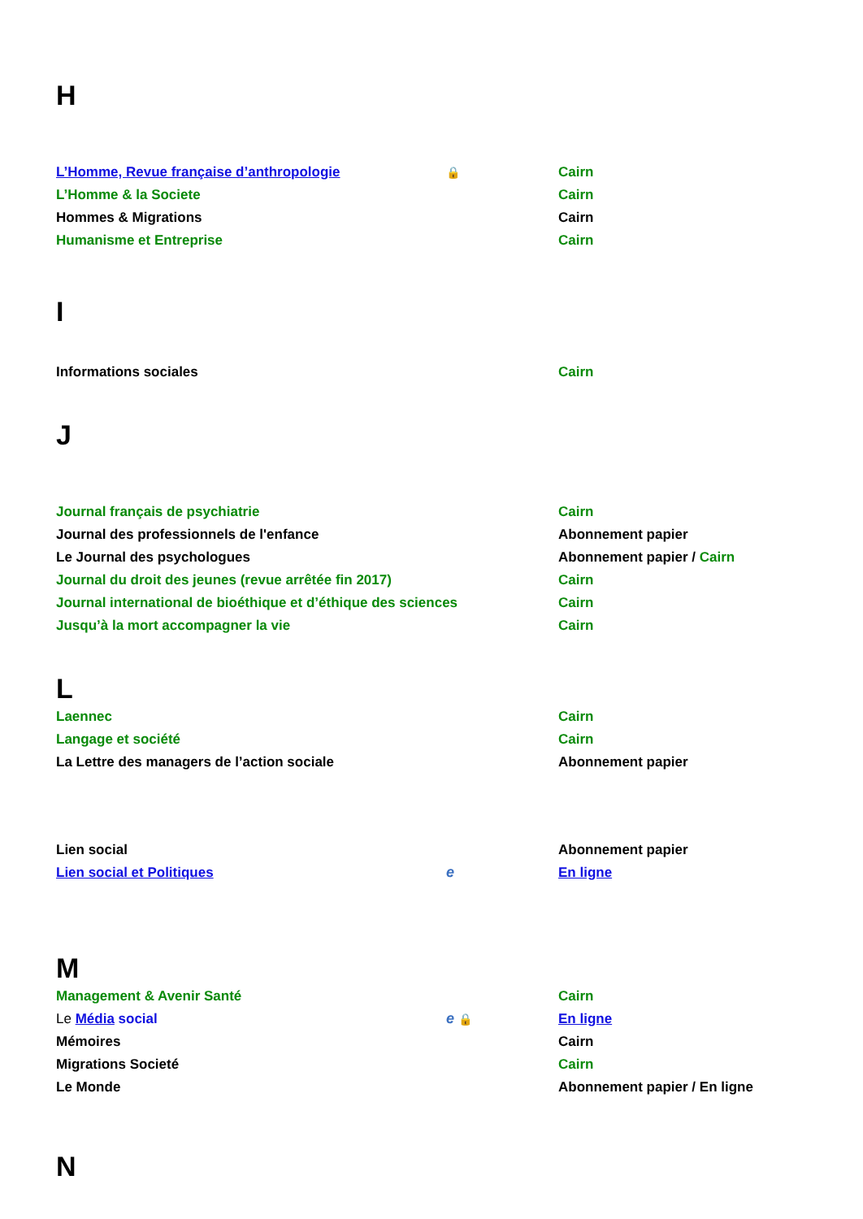H
| L’Homme, Revue française d’anthropologie | 🔒 | Cairn |
| L’Homme & la Societe | | Cairn |
| Hommes & Migrations | | Cairn |
| Humanisme et Entreprise | | Cairn |
I
| Informations sociales | | Cairn |
J
| Journal français de psychiatrie | | Cairn |
| Journal des professionnels de l'enfance | | Abonnement papier |
| Le Journal des psychologues | | Abonnement papier / Cairn |
| Journal du droit des jeunes (revue arrêtée fin 2017) | | Cairn |
| Journal international de bioéthique et d’éthique des sciences | | Cairn |
| Jusqu’à la mort accompagner la vie | | Cairn |
L
| Laennec | | Cairn |
| Langage et société | | Cairn |
| La Lettre des managers de l’action sociale | | Abonnement papier |
| Lien social | | Abonnement papier |
| Lien social et Politiques | e | En ligne |
M
| Management & Avenir Santé | | Cairn |
| Le Média social | e 🔒 | En ligne |
| Mémoires | | Cairn |
| Migrations Societé | | Cairn |
| Le Monde | | Abonnement papier / En ligne |
N